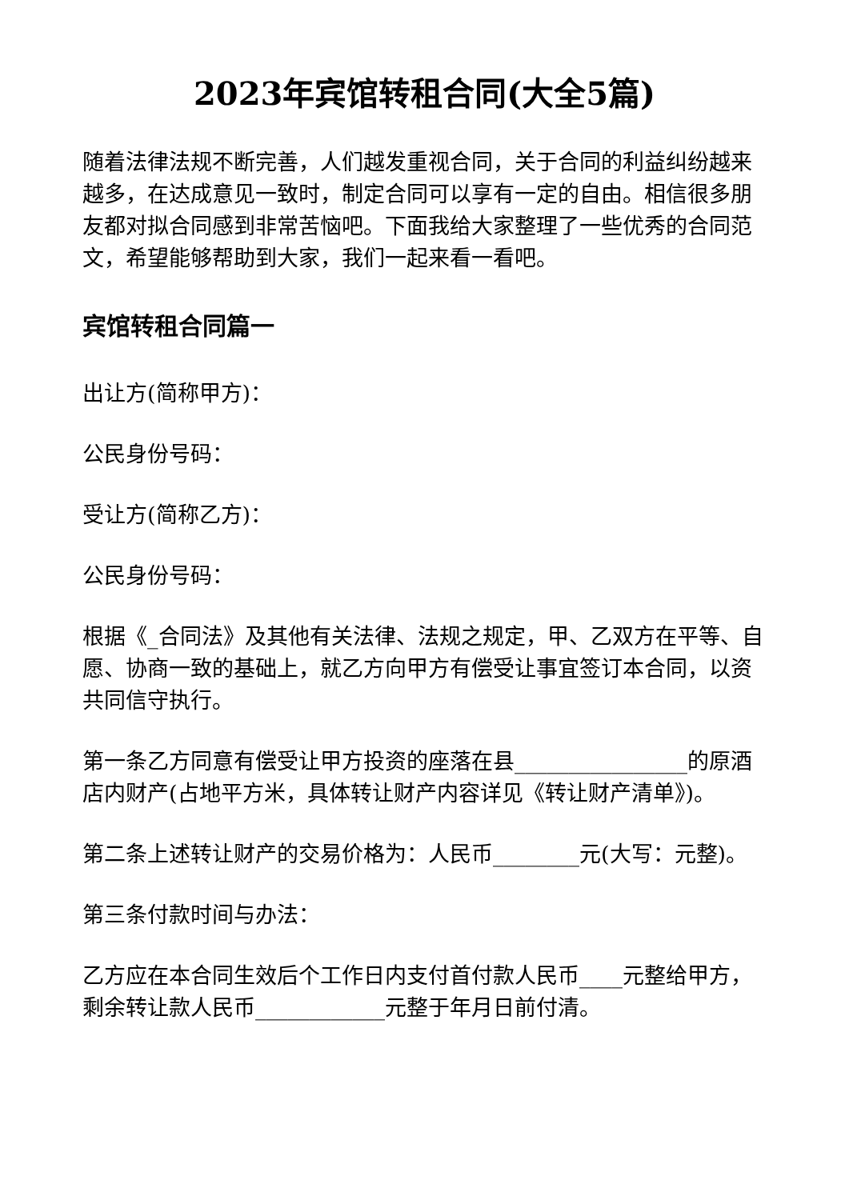2023年宾馆转租合同(大全5篇)
随着法律法规不断完善，人们越发重视合同，关于合同的利益纠纷越来越多，在达成意见一致时，制定合同可以享有一定的自由。相信很多朋友都对拟合同感到非常苦恼吧。下面我给大家整理了一些优秀的合同范文，希望能够帮助到大家，我们一起来看一看吧。
宾馆转租合同篇一
出让方(简称甲方)：
公民身份号码：
受让方(简称乙方)：
公民身份号码：
根据《_合同法》及其他有关法律、法规之规定，甲、乙双方在平等、自愿、协商一致的基础上，就乙方向甲方有偿受让事宜签订本合同，以资共同信守执行。
第一条乙方同意有偿受让甲方投资的座落在县________________的原酒店内财产(占地平方米，具体转让财产内容详见《转让财产清单》)。
第二条上述转让财产的交易价格为：人民币________元(大写：元整)。
第三条付款时间与办法：
乙方应在本合同生效后个工作日内支付首付款人民币____元整给甲方，剩余转让款人民币____________元整于年月日前付清。